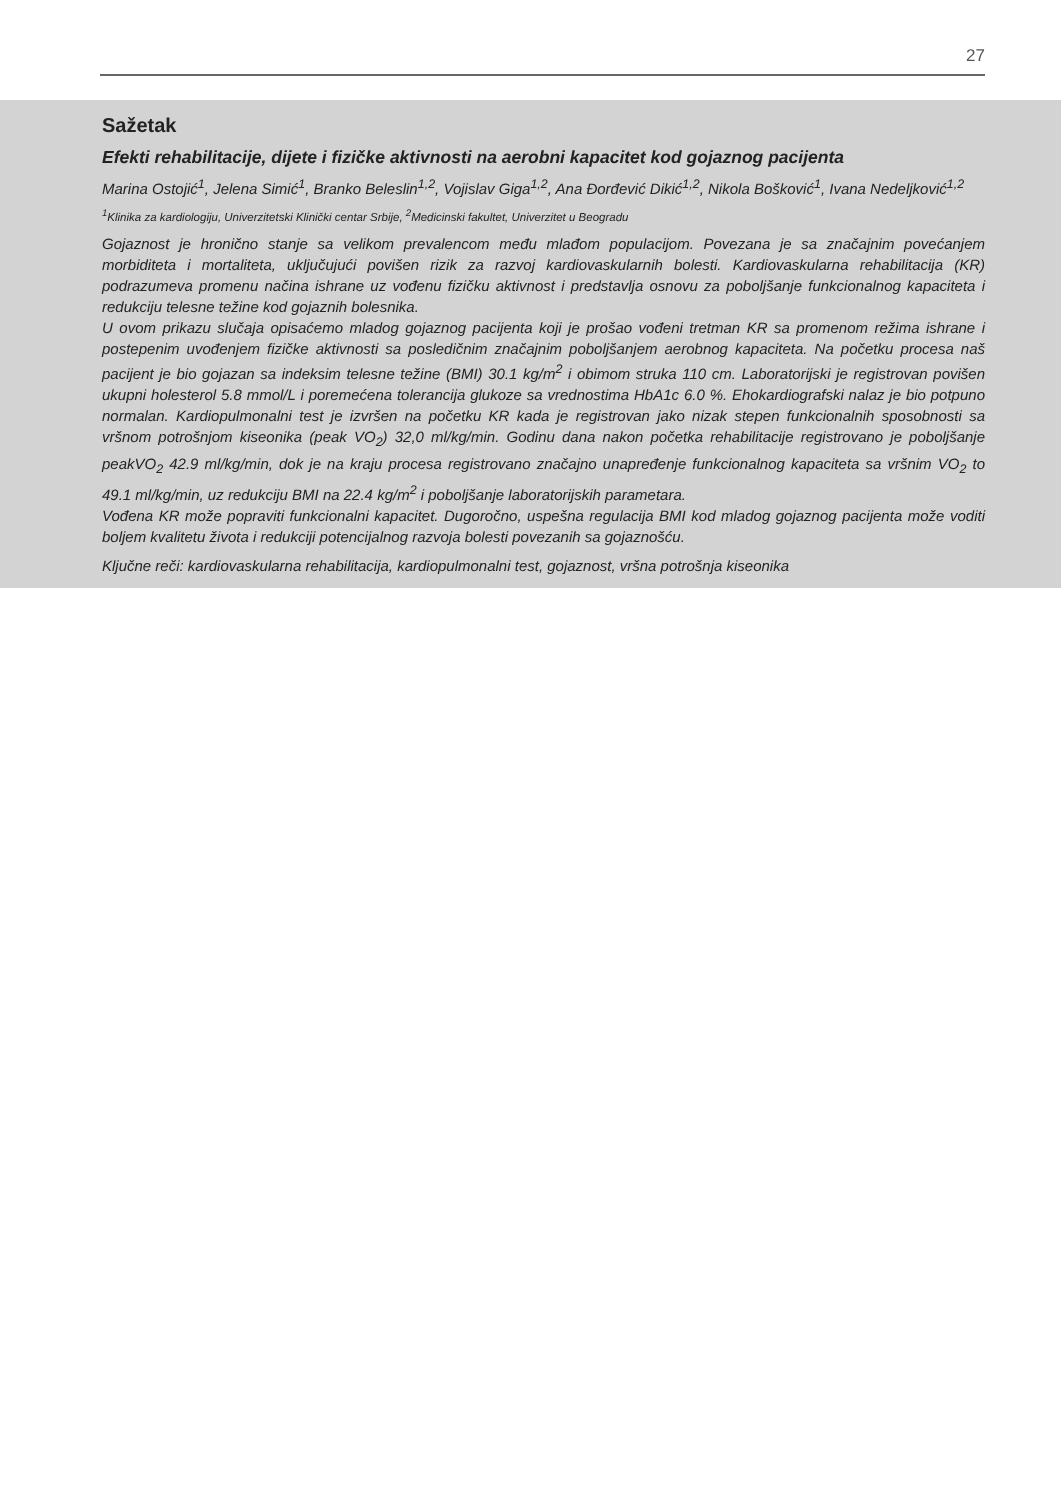27
Sažetak
Efekti rehabilitacije, dijete i fizičke aktivnosti na aerobni kapacitet kod gojaznog pacijenta
Marina Ostojić<sup>1</sup>, Jelena Simić<sup>1</sup>, Branko Beleslin<sup>1,2</sup>, Vojislav Giga<sup>1,2</sup>, Ana Đorđević Dikić<sup>1,2</sup>, Nikola Bošković<sup>1</sup>, Ivana Nedeljković<sup>1,2</sup>
<sup>1</sup> Klinika za kardiologiju, Univerzitetski Klinički centar Srbije, <sup>2</sup>Medicinski fakultet, Univerzitet u Beogradu
Gojaznost je hronično stanje sa velikom prevalencom među mlađom populacijom. Povezana je sa značajnim povećanjem morbiditeta i mortaliteta, uključujući povišen rizik za razvoj kardiovaskularnih bolesti. Kardiovaskularna rehabilitacija (KR) podrazumeva promenu načina ishrane uz vođenu fizičku aktivnost i predstavlja osnovu za poboljšanje funkcionalnog kapaciteta i redukciju telesne težine kod gojaznih bolesnika.
U ovom prikazu slučaja opisaćemo mladog gojaznog pacijenta koji je prošao vođeni tretman KR sa promenom režima ishrane i postepenim uvođenjem fizičke aktivnosti sa posledičnim značajnim poboljšanjem aerobnog kapaciteta. Na početku procesa naš pacijent je bio gojazan sa indeksim telesne težine (BMI) 30.1 kg/m<sup>2</sup> i obimom struka 110 cm. Laboratorijski je registrovan povišen ukupni holesterol 5.8 mmol/L i poremećena tolerancija glukoze sa vrednostima HbA1c 6.0 %. Ehokardiografski nalaz je bio potpuno normalan. Kardiopulmonalni test je izvršen na početku KR kada je registrovan jako nizak stepen funkcionalnih sposobnosti sa vršnom potrošnjom kiseonika (peak VO<sub>2</sub>) 32,0 ml/kg/min. Godinu dana nakon početka rehabilitacije registrovano je poboljšanje peakVO<sub>2</sub> 42.9 ml/kg/min, dok je na kraju procesa registrovano značajno unapređenje funkcionalnog kapaciteta sa vršnim VO<sub>2</sub> to 49.1 ml/kg/min, uz redukciju BMI na 22.4 kg/m<sup>2</sup> i poboljšanje laboratorijskih parametara.
Vođena KR može popraviti funkcionalni kapacitet. Dugoročno, uspešna regulacija BMI kod mladog gojaznog pacijenta može voditi boljem kvalitetu života i redukciji potencijalnog razvoja bolesti povezanih sa gojaznošću.
Ključne reči: kardiovaskularna rehabilitacija, kardiopulmonalni test, gojaznost, vršna potrošnja kiseonika